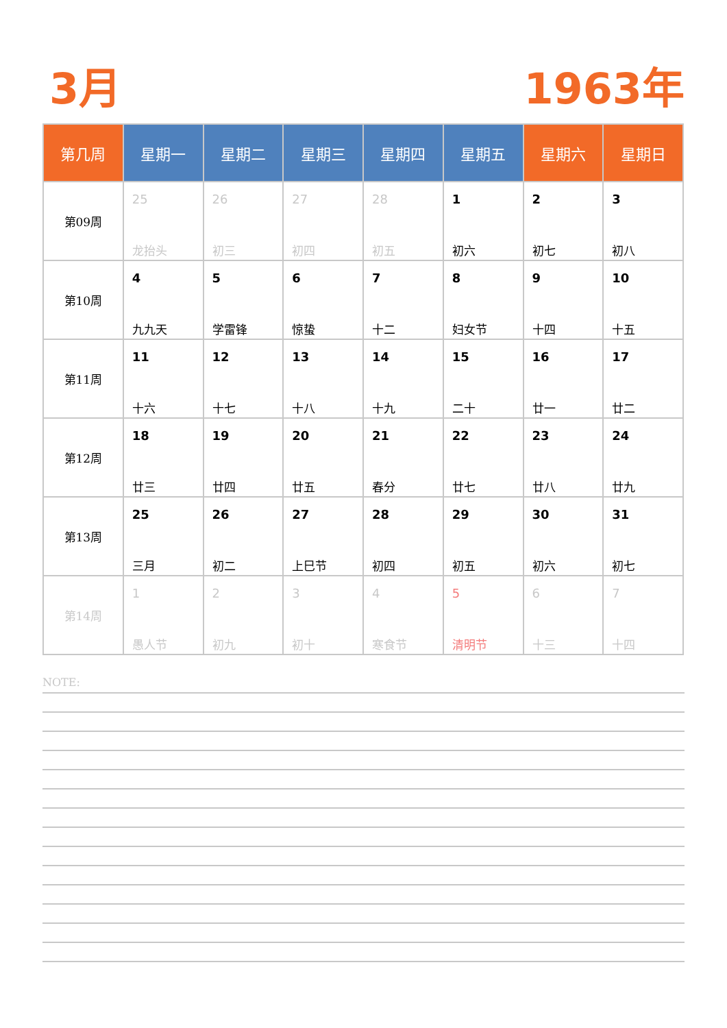3月 1963年
| 第几周 | 星期一 | 星期二 | 星期三 | 星期四 | 星期五 | 星期六 | 星期日 |
| --- | --- | --- | --- | --- | --- | --- | --- |
| 第09周 | 25 龙抬头 | 26 初三 | 27 初四 | 28 初五 | 1 初六 | 2 初七 | 3 初八 |
| 第10周 | 4 九九天 | 5 学雷锋 | 6 惊蛰 | 7 十二 | 8 妇女节 | 9 十四 | 10 十五 |
| 第11周 | 11 十六 | 12 十七 | 13 十八 | 14 十九 | 15 二十 | 16 廿一 | 17 廿二 |
| 第12周 | 18 廿三 | 19 廿四 | 20 廿五 | 21 春分 | 22 廿七 | 23 廿八 | 24 廿九 |
| 第13周 | 25 三月 | 26 初二 | 27 上巳节 | 28 初四 | 29 初五 | 30 初六 | 31 初七 |
| 第14周 | 1 愚人节 | 2 初九 | 3 初十 | 4 寒食节 | 5 清明节 | 6 十三 | 7 十四 |
NOTE: